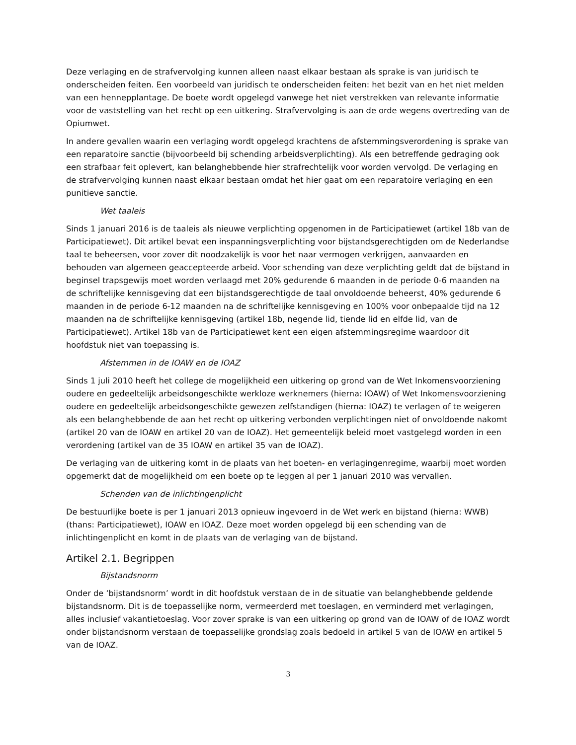Deze verlaging en de strafvervolging kunnen alleen naast elkaar bestaan als sprake is van juridisch te onderscheiden feiten. Een voorbeeld van juridisch te onderscheiden feiten: het bezit van en het niet melden van een hennepplantage. De boete wordt opgelegd vanwege het niet verstrekken van relevante informatie voor de vaststelling van het recht op een uitkering. Strafvervolging is aan de orde wegens overtreding van de Opiumwet.
In andere gevallen waarin een verlaging wordt opgelegd krachtens de afstemmingsverordening is sprake van een reparatoire sanctie (bijvoorbeeld bij schending arbeidsverplichting). Als een betreffende gedraging ook een strafbaar feit oplevert, kan belanghebbende hier strafrechtelijk voor worden vervolgd. De verlaging en de strafvervolging kunnen naast elkaar bestaan omdat het hier gaat om een reparatoire verlaging en een punitieve sanctie.
Wet taaleis
Sinds 1 januari 2016 is de taaleis als nieuwe verplichting opgenomen in de Participatiewet (artikel 18b van de Participatiewet). Dit artikel bevat een inspanningsverplichting voor bijstandsgerechtigden om de Nederlandse taal te beheersen, voor zover dit noodzakelijk is voor het naar vermogen verkrijgen, aanvaarden en behouden van algemeen geaccepteerde arbeid. Voor schending van deze verplichting geldt dat de bijstand in beginsel trapsgewijs moet worden verlaagd met 20% gedurende 6 maanden in de periode 0-6 maanden na de schriftelijke kennisgeving dat een bijstandsgerechtigde de taal onvoldoende beheerst, 40% gedurende 6 maanden in de periode 6-12 maanden na de schriftelijke kennisgeving en 100% voor onbepaalde tijd na 12 maanden na de schriftelijke kennisgeving (artikel 18b, negende lid, tiende lid en elfde lid, van de Participatiewet). Artikel 18b van de Participatiewet kent een eigen afstemmingsregime waardoor dit hoofdstuk niet van toepassing is.
Afstemmen in de IOAW en de IOAZ
Sinds 1 juli 2010 heeft het college de mogelijkheid een uitkering op grond van de Wet Inkomensvoorziening oudere en gedeeltelijk arbeidsongeschikte werkloze werknemers (hierna: IOAW) of Wet Inkomensvoorziening oudere en gedeeltelijk arbeidsongeschikte gewezen zelfstandigen (hierna: IOAZ) te verlagen of te weigeren als een belanghebbende de aan het recht op uitkering verbonden verplichtingen niet of onvoldoende nakomt (artikel 20 van de IOAW en artikel 20 van de IOAZ). Het gemeentelijk beleid moet vastgelegd worden in een verordening (artikel van de 35 IOAW en artikel 35 van de IOAZ).
De verlaging van de uitkering komt in de plaats van het boeten- en verlagingenregime, waarbij moet worden opgemerkt dat de mogelijkheid om een boete op te leggen al per 1 januari 2010 was vervallen.
Schenden van de inlichtingenplicht
De bestuurlijke boete is per 1 januari 2013 opnieuw ingevoerd in de Wet werk en bijstand (hierna: WWB) (thans: Participatiewet), IOAW en IOAZ. Deze moet worden opgelegd bij een schending van de inlichtingenplicht en komt in de plaats van de verlaging van de bijstand.
Artikel 2.1. Begrippen
Bijstandsnorm
Onder de ‘bijstandsnorm’ wordt in dit hoofdstuk verstaan de in de situatie van belanghebbende geldende bijstandsnorm. Dit is de toepasselijke norm, vermeerderd met toeslagen, en verminderd met verlagingen, alles inclusief vakantietoeslag. Voor zover sprake is van een uitkering op grond van de IOAW of de IOAZ wordt onder bijstandsnorm verstaan de toepasselijke grondslag zoals bedoeld in artikel 5 van de IOAW en artikel 5 van de IOAZ.
3